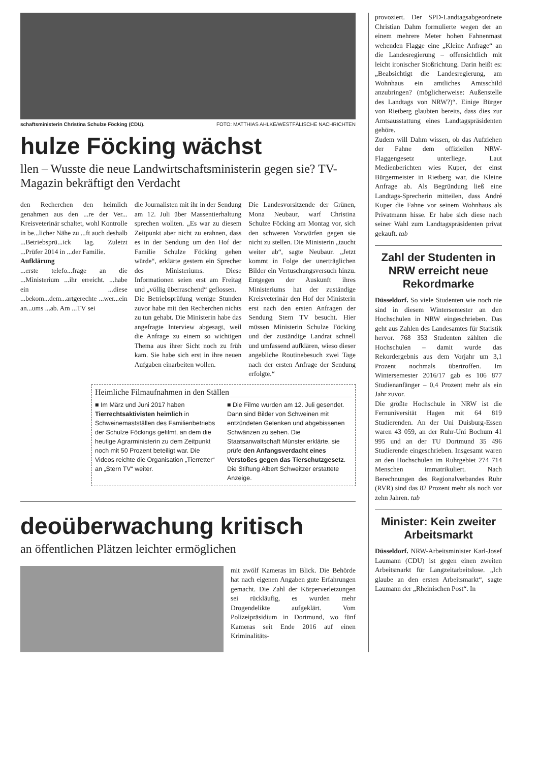schaftsministerin Christina Schulze Föcking (CDU). FOTO: MATTHIAS AHLKE/WESTFÄLISCHE NACHRICHTEN
hulze Föcking wächst
llen – Wusste die neue Landwirtschaftsministerin gegen sie? TV-Magazin bekräftigt den Verdacht
den Recherchen den heimlich genahmen aus den ...re der Ver... Kreisveterinär schaltet, wohl Kontrolle in be...licher Nähe zu ...ft auch deshalb ...Betriebsprü...ick lag. Zuletzt ...Prüfer 2014 in ...der Familie.
Aufklärung
...erste telefo...frage an die ...Ministerium ...ihr erreicht. ...habe ein ...diese ...bekom...dem...artgerechte ...wer...ein an...ums ...ab. Am ...TV sei
die Journalisten mit ihr in der Sendung am 12. Juli über Massentierhaltung sprechen wollten. „Es war zu diesem Zeitpunkt aber nicht zu erahnen, dass es in der Sendung um den Hof der Familie Schulze Föcking gehen würde“, erklärte gestern ein Sprecher des Ministeriums. Diese Informationen seien erst am Freitag und „völlig überraschend“ geflossen.
Die Betriebsprüfung wenige Stunden zuvor habe mit den Recherchen nichts zu tun gehabt. Die Ministerin habe das angefragte Interview abgesagt, weil die Anfrage zu einem so wichtigen Thema aus ihrer Sicht noch zu früh kam. Sie habe sich erst in ihre neuen Aufgaben einarbeiten wollen.
Die Landesvorsitzende der Grünen, Mona Neubaur, warf Christina Schulze Föcking am Montag vor, sich den schweren Vorwürfen gegen sie nicht zu stellen. Die Ministerin „taucht weiter ab“, sagte Neubaur. „Jetzt kommt in Folge der unerträglichen Bilder ein Vertuschungsversuch hinzu. Entgegen der Auskunft ihres Ministeriums hat der zuständige Kreisveterinär den Hof der Ministerin erst nach den ersten Anfragen der Sendung Stern TV besucht. Hier müssen Ministerin Schulze Föcking und der zuständige Landrat schnell und umfassend aufklären, wieso dieser angebliche Routinebesuch zwei Tage nach der ersten Anfrage der Sendung erfolgte.“
Heimliche Filmaufnahmen in den Ställen
■ Im März und Juni 2017 haben Tierrechtsaktivisten heimlich in Schweinemastställen des Familienbetriebs der Schulze Föckings gefilmt, an dem die heutige Agrarministerin zu dem Zeitpunkt noch mit 50 Prozent beteiligt war. Die Videos reichte die Organisation „Tierretter“ an „Stern TV“ weiter.
■ Die Filme wurden am 12. Juli gesendet. Dann sind Bilder von Schweinen mit entzündeten Gelenken und abgebissenen Schwänzen zu sehen. Die Staatsanwaltschaft Münster erklärte, sie prüfe den Anfangsverdacht eines Verstoßes gegen das Tierschutzgesetz. Die Stiftung Albert Schweitzer erstattete Anzeige.
deoüberwachung kritisch
an öffentlichen Plätzen leichter ermöglichen
mit zwölf Kameras im Blick. Die Behörde hat nach eigenen Angaben gute Erfahrungen gemacht. Die Zahl der Körperverletzungen sei rückläufig, es wurden mehr Drogendelikte aufgeklärt. Vom Polizeipräsidium in Dortmund, wo fünf Kameras seit Ende 2016 auf einen Kriminalitäts-
provoziert. Der SPD-Landtagsabgeordnete Christian Dahm formulierte wegen der an einem mehrere Meter hohen Fahnenmast wehenden Flagge eine „Kleine Anfrage“ an die Landesregierung – offensichtlich mit leicht ironischer Stoßrichtung. Darin heißt es: „Beabsichtigt die Landesregierung, am Wohnhaus ein amtliches Amtsschild anzubringen? (möglicherweise: Außenstelle des Landtags von NRW?)“. Einige Bürger von Rietberg glaubten bereits, dass dies zur Amtsausstattung eines Landtagspräsidenten gehöre.
Zudem will Dahm wissen, ob das Aufziehen der Fahne dem offiziellen NRW-Flaggengesetz unterliege. Laut Medienberichten wies Kuper, der einst Bürgermeister in Rietberg war, die Kleine Anfrage ab. Als Begründung ließ eine Landtags-Sprecherin mitteilen, dass André Kuper die Fahne vor seinem Wohnhaus als Privatmann hisse. Er habe sich diese nach seiner Wahl zum Landtagspräsidenten privat gekauft. tab
Zahl der Studenten in NRW erreicht neue Rekordmarke
Düsseldorf. So viele Studenten wie noch nie sind in diesem Wintersemester an den Hochschulen in NRW eingeschrieben. Das geht aus Zahlen des Landesamtes für Statistik hervor. 768 353 Studenten zählten die Hochschulen – damit wurde das Rekordergebnis aus dem Vorjahr um 3,1 Prozent nochmals übertroffen. Im Wintersemester 2016/17 gab es 106 877 Studienanfänger – 0,4 Prozent mehr als ein Jahr zuvor.
Die größte Hochschule in NRW ist die Fernuniversität Hagen mit 64 819 Studierenden. An der Uni Duisburg-Essen waren 43 059, an der Ruhr-Uni Bochum 41 995 und an der TU Dortmund 35 496 Studierende eingeschrieben. Insgesamt waren an den Hochschulen im Ruhrgebiet 274 714 Menschen immatrikuliert. Nach Berechnungen des Regionalverbandes Ruhr (RVR) sind das 82 Prozent mehr als noch vor zehn Jahren. tab
Minister: Kein zweiter Arbeitsmarkt
Düsseldorf. NRW-Arbeitsminister Karl-Josef Laumann (CDU) ist gegen einen zweiten Arbeitsmarkt für Langzeitarbeitslose. „Ich glaube an den ersten Arbeitsmarkt“, sagte Laumann der „Rheinischen Post“. In